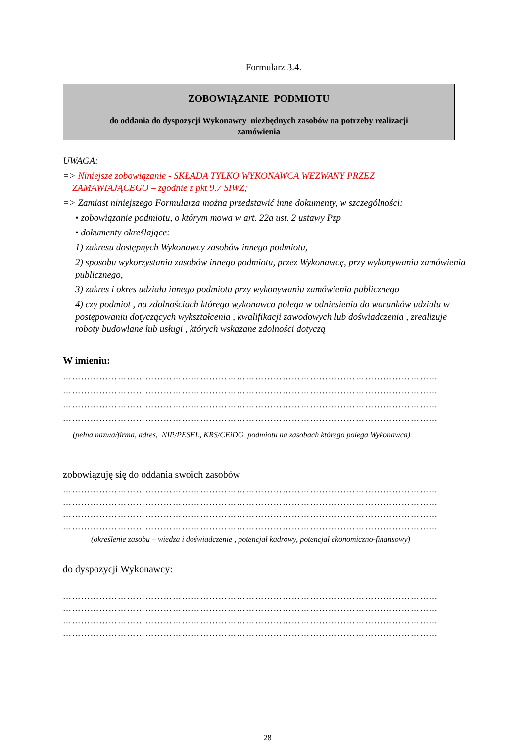Formularz 3.4.
ZOBOWIĄZANIE PODMIOTU
do oddania do dyspozycji Wykonawcy niezbędnych zasobów na potrzeby realizacji
zamówienia
UWAGA:
=> Niniejsze zobowiązanie - SKŁADA TYLKO WYKONAWCA WEZWANY PRZEZ
ZAMAWIAJĄCEGO – zgodnie z pkt 9.7 SIWZ;
=> Zamiast niniejszego Formularza można przedstawić inne dokumenty, w szczególności:
• zobowiązanie podmiotu, o którym mowa w art. 22a ust. 2 ustawy Pzp
• dokumenty określające:
1) zakresu dostępnych Wykonawcy zasobów innego podmiotu,
2) sposobu wykorzystania zasobów innego podmiotu, przez Wykonawcę, przy wykonywaniu zamówienia publicznego,
3) zakres i okres udziału innego podmiotu przy wykonywaniu zamówienia publicznego
4) czy podmiot , na zdolnościach którego wykonawca polega w odniesieniu do warunków udziału w postępowaniu dotyczących wykształcenia , kwalifikacji zawodowych lub doświadczenia , zrealizuje roboty budowlane lub usługi , których wskazane zdolności dotyczą
W imieniu:
……………………………………………………………………………………………………………
……………………………………………………………………………………………………………
……………………………………………………………………………………………………………
……………………………………………………………………………………………………………
(pełna nazwa/firma, adres, NIP/PESEL, KRS/CEiDG podmiotu na zasobach którego polega Wykonawca)
zobowiązuję się do oddania swoich zasobów
……………………………………………………………………………………………………………
……………………………………………………………………………………………………………
……………………………………………………………………………………………………………
……………………………………………………………………………………………………………
(określenie zasobu – wiedza i doświadczenie , potencjał kadrowy, potencjał ekonomiczno-finansowy)
do dyspozycji Wykonawcy:
……………………………………………………………………………………………………………
……………………………………………………………………………………………………………
……………………………………………………………………………………………………………
……………………………………………………………………………………………………………
28